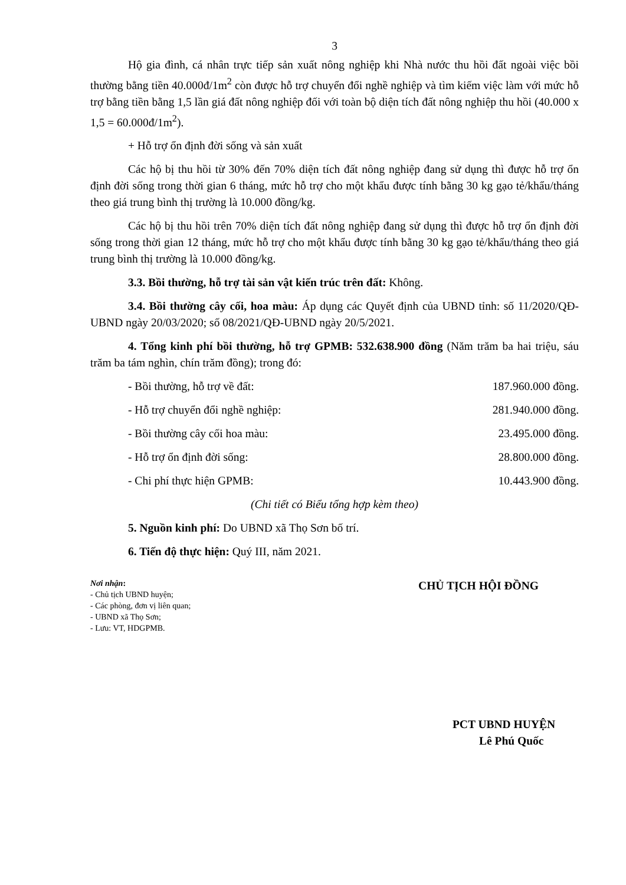3
Hộ gia đình, cá nhân trực tiếp sản xuất nông nghiệp khi Nhà nước thu hồi đất ngoài việc bồi thường bằng tiền 40.000đ/1m<sup>2</sup> còn được hỗ trợ chuyển đổi nghề nghiệp và tìm kiếm việc làm với mức hỗ trợ bằng tiền bằng 1,5 lần giá đất nông nghiệp đối với toàn bộ diện tích đất nông nghiệp thu hồi (40.000 x 1,5 = 60.000đ/1m<sup>2</sup>).
+ Hỗ trợ ổn định đời sống và sản xuất
Các hộ bị thu hồi từ 30% đến 70% diện tích đất nông nghiệp đang sử dụng thì được hỗ trợ ổn định đời sống trong thời gian 6 tháng, mức hỗ trợ cho một khẩu được tính bằng 30 kg gạo tẻ/khẩu/tháng theo giá trung bình thị trường là 10.000 đồng/kg.
Các hộ bị thu hồi trên 70% diện tích đất nông nghiệp đang sử dụng thì được hỗ trợ ổn định đời sống trong thời gian 12 tháng, mức hỗ trợ cho một khẩu được tính bằng 30 kg gạo tẻ/khẩu/tháng theo giá trung bình thị trường là 10.000 đồng/kg.
3.3. Bồi thường, hỗ trợ tài sản vật kiến trúc trên đất: Không.
3.4. Bồi thường cây cối, hoa màu: Áp dụng các Quyết định của UBND tỉnh: số 11/2020/QĐ-UBND ngày 20/03/2020; số 08/2021/QĐ-UBND ngày 20/5/2021.
4. Tổng kinh phí bồi thường, hỗ trợ GPMB: 532.638.900 đồng (Năm trăm ba hai triệu, sáu trăm ba tám nghìn, chín trăm đồng); trong đó:
- Bồi thường, hỗ trợ về đất: 187.960.000 đồng.
- Hỗ trợ chuyển đổi nghề nghiệp: 281.940.000 đồng.
- Bồi thường cây cối hoa màu: 23.495.000 đồng.
- Hỗ trợ ổn định đời sống: 28.800.000 đồng.
- Chi phí thực hiện GPMB: 10.443.900 đồng.
(Chi tiết có Biểu tổng hợp kèm theo)
5. Nguồn kinh phí: Do UBND xã Thọ Sơn bố trí.
6. Tiến độ thực hiện: Quý III, năm 2021.
Nơi nhận:
- Chủ tịch UBND huyện;
- Các phòng, đơn vị liên quan;
- UBND xã Thọ Sơn;
- Lưu: VT, HDGPMB.
CHỦ TỊCH HỘI ĐỒNG
PCT UBND HUYỆN
Lê Phú Quốc